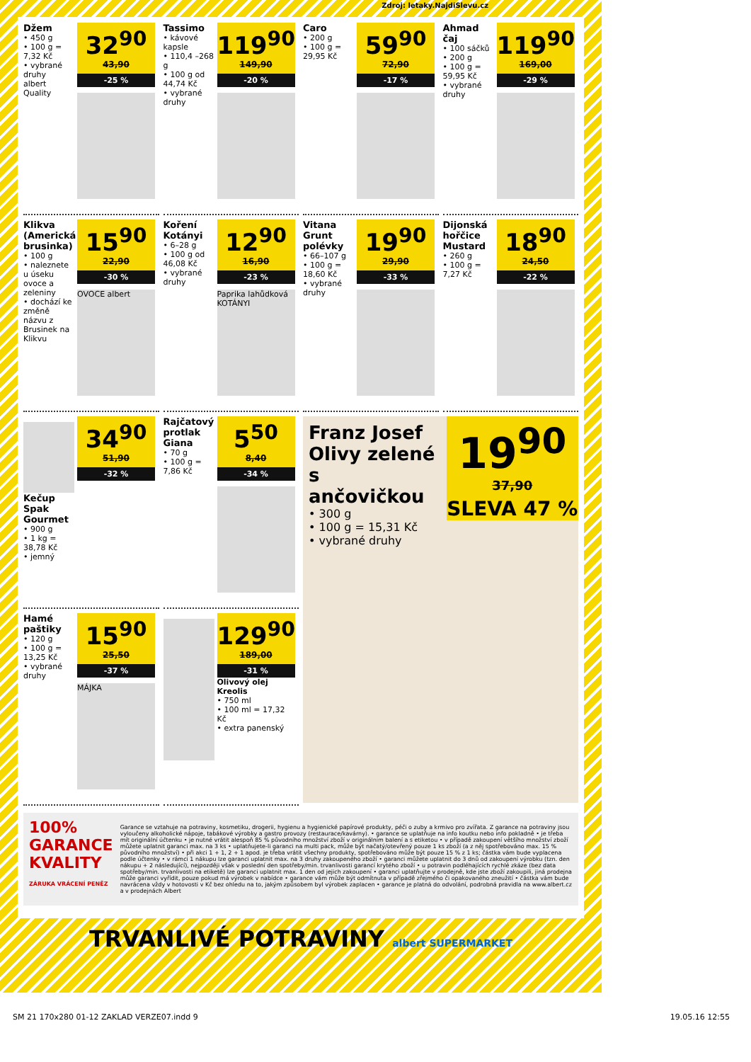Zdroj: letaky.NajdiSlevu.cz
Džem
• 450 g
• 100 g = 7,32 Kč
• vybrané druhy
albert Quality
32<sup>90</sup>
43,90
-25 %
Tassimo
• kávové kapsle
• 110,4 –268 g
• 100 g od 44,74 Kč
• vybrané druhy
119<sup>90</sup>
149,90
-20 %
Caro
• 200 g
• 100 g = 29,95 Kč
59<sup>90</sup>
72,90
-17 %
Ahmad čaj
• 100 sáčků
• 200 g
• 100 g = 59,95 Kč
• vybrané druhy
119<sup>90</sup>
169,00
-29 %
Klikva (Americká brusinka)
• 100 g
• naleznete u úseku ovoce a zeleniny
• dochází ke změně názvu z Brusinek na Klikvu
15<sup>90</sup>
22,90
-30 %
OVOCE albert
Koření Kotányi
• 6–28 g
• 100 g od 46,08 Kč
• vybrané druhy
12<sup>90</sup>
16,90
-23 %
Paprika lahůdková KOTÁNYI
Vitana Grunt polévky
• 66–107 g
• 100 g = 18,60 Kč
• vybrané druhy
19<sup>90</sup>
29,90
-33 %
Dijonská hořčice Mustard
• 260 g
• 100 g = 7,27 Kč
18<sup>90</sup>
24,50
-22 %
Kečup Spak Gourmet
• 900 g
• 1 kg = 38,78 Kč
• jemný
34<sup>90</sup>
51,90
-32 %
Rajčatový protlak Giana
• 70 g
• 100 g = 7,86 Kč
5<sup>50</sup>
8,40
-34 %
Franz Josef Olivy zelené s ančovičkou
• 300 g
• 100 g = 15,31 Kč
• vybrané druhy
19<sup>90</sup>
37,90
SLEVA 47 %
Hamé paštiky
• 120 g
• 100 g = 13,25 Kč
• vybrané druhy
15<sup>90</sup>
25,50
-37 %
MÁJKA
129<sup>90</sup>
189,00
-31 %
Olivový olej Kreolis
• 750 ml
• 100 ml = 17,32 Kč
• extra panenský
100% GARANCE KVALITY
ZÁRUKA VRÁCENÍ PENĚZ
Garance se vztahuje na potraviny, kosmetiku, drogerii, hygienu a hygienické papírové produkty, péči o zuby a krmivo pro zvířata. Z garance na potraviny jsou vyloučeny alkoholické nápoje, tabákové výrobky a gastro provozy (restaurace/kavárny). • garance se uplatňuje na info koutku nebo info pokladně • je třeba mít originální účtenku • je nutné vrátit alespoň 85 % původního množství zboží v originálním balení a s etiketou • v případě zakoupení většího množství zboží můžete uplatnit garanci max. na 3 ks • uplatňujete-li garanci na multi pack, může být načatý/otevřený pouze 1 ks zboží (a z něj spotřebováno max. 15 % původního množství) • při akci 1 + 1, 2 + 1 apod. je třeba vrátit všechny produkty, spotřebováno může být pouze 15 % z 1 ks; částka vám bude vyplacena podle účtenky • v rámci 1 nákupu lze garanci uplatnit max. na 3 druhy zakoupeného zboží • garanci můžete uplatnit do 3 dnů od zakoupení výrobku (tzn. den nákupu + 2 následující), nejpozději však v poslední den spotřeby/min. trvanlivosti garancí krytého zboží • u potravin podléhajících rychlé zkáze (bez data spotřeby/min. trvanlivosti na etiketě) lze garanci uplatnit max. 1 den od jejich zakoupení • garanci uplatňujte v prodejně, kde jste zboží zakoupili, jiná prodejna může garanci vyřídit, pouze pokud má výrobek v nabídce • garance vám může být odmítnuta v případě zřejmého či opakovaného zneužití • částka vám bude navrácena vždy v hotovosti v Kč bez ohledu na to, jakým způsobem byl výrobek zaplacen • garance je platná do odvolání, podrobná pravidla na www.albert.cz a v prodejnách Albert
TRVANLIVÉ POTRAVINY albert SUPERMARKET
SM 21 170x280 01-12 ZAKLAD VERZE07.indd 9 19.05.16 12:55